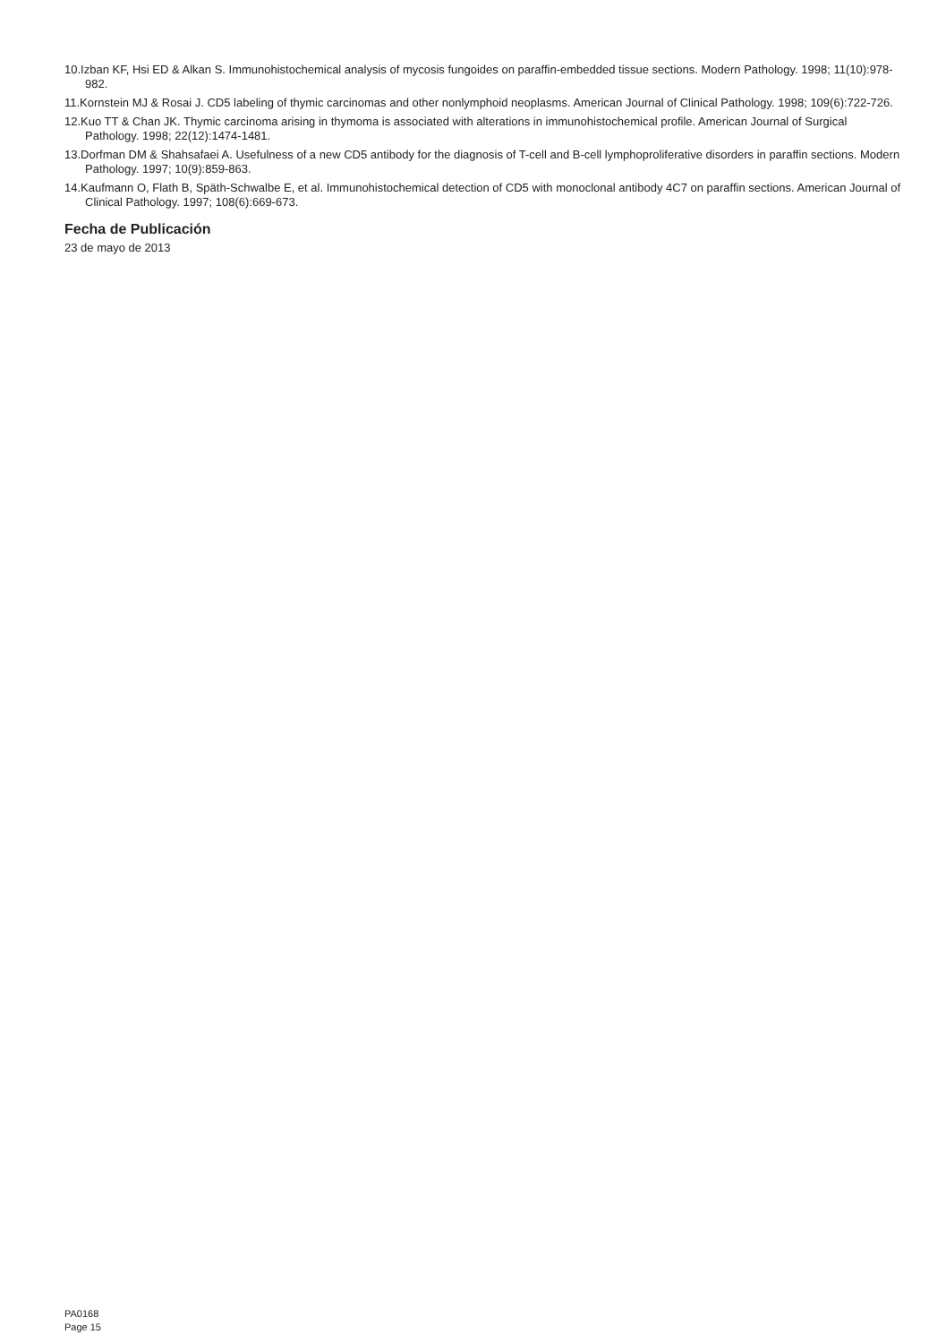10.Izban KF, Hsi ED & Alkan S. Immunohistochemical analysis of mycosis fungoides on paraffin-embedded tissue sections. Modern Pathology. 1998; 11(10):978-982.
11.Kornstein MJ & Rosai J. CD5 labeling of thymic carcinomas and other nonlymphoid neoplasms. American Journal of Clinical Pathology. 1998; 109(6):722-726.
12.Kuo TT & Chan JK. Thymic carcinoma arising in thymoma is associated with alterations in immunohistochemical profile. American Journal of Surgical Pathology. 1998; 22(12):1474-1481.
13.Dorfman DM & Shahsafaei A. Usefulness of a new CD5 antibody for the diagnosis of T-cell and B-cell lymphoproliferative disorders in paraffin sections. Modern Pathology. 1997; 10(9):859-863.
14.Kaufmann O, Flath B, Späth-Schwalbe E, et al. Immunohistochemical detection of CD5 with monoclonal antibody 4C7 on paraffin sections. American Journal of Clinical Pathology. 1997; 108(6):669-673.
Fecha de Publicación
23 de mayo de 2013
PA0168
Page 15